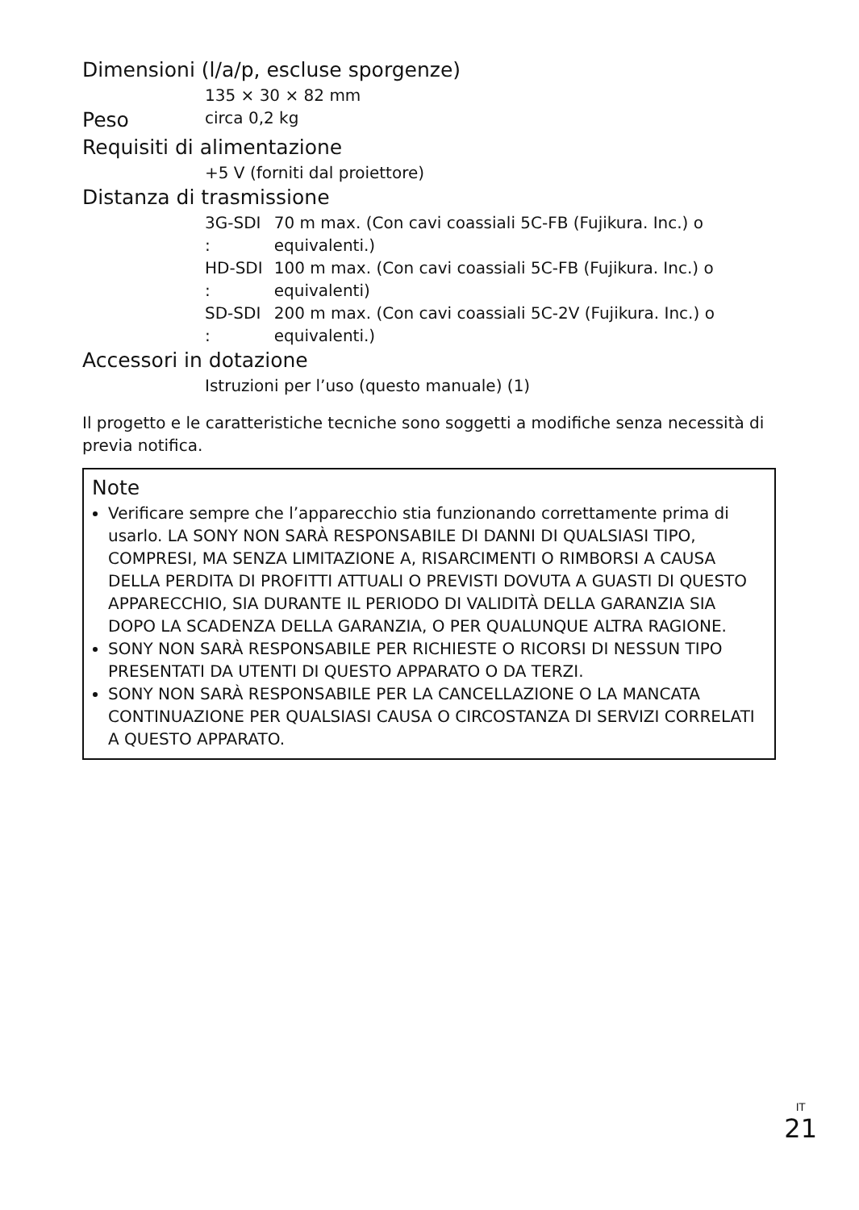Dimensioni (l/a/p, escluse sporgenze)
135 × 30 × 82 mm
Peso
circa 0,2 kg
Requisiti di alimentazione
+5 V (forniti dal proiettore)
Distanza di trasmissione
| 3G-SDI : | 70 m max. (Con cavi coassiali 5C-FB (Fujikura. Inc.) o equivalenti.) |
| HD-SDI : | 100 m max. (Con cavi coassiali 5C-FB (Fujikura. Inc.) o equivalenti) |
| SD-SDI : | 200 m max. (Con cavi coassiali 5C-2V (Fujikura. Inc.) o equivalenti.) |
Accessori in dotazione
Istruzioni per l’uso (questo manuale) (1)
Il progetto e le caratteristiche tecniche sono soggetti a modifiche senza necessità di previa notifica.
Note
Verificare sempre che l’apparecchio stia funzionando correttamente prima di usarlo. LA SONY NON SARÀ RESPONSABILE DI DANNI DI QUALSIASI TIPO, COMPRESI, MA SENZA LIMITAZIONE A, RISARCIMENTI O RIMBORSI A CAUSA DELLA PERDITA DI PROFITTI ATTUALI O PREVISTI DOVUTA A GUASTI DI QUESTO APPARECCHIO, SIA DURANTE IL PERIODO DI VALIDITÀ DELLA GARANZIA SIA DOPO LA SCADENZA DELLA GARANZIA, O PER QUALUNQUE ALTRA RAGIONE.
SONY NON SARÀ RESPONSABILE PER RICHIESTE O RICORSI DI NESSUN TIPO PRESENTATI DA UTENTI DI QUESTO APPARATO O DA TERZI.
SONY NON SARÀ RESPONSABILE PER LA CANCELLAZIONE O LA MANCATA CONTINUAZIONE PER QUALSIASI CAUSA O CIRCOSTANZA DI SERVIZI CORRELATI A QUESTO APPARATO.
IT
21